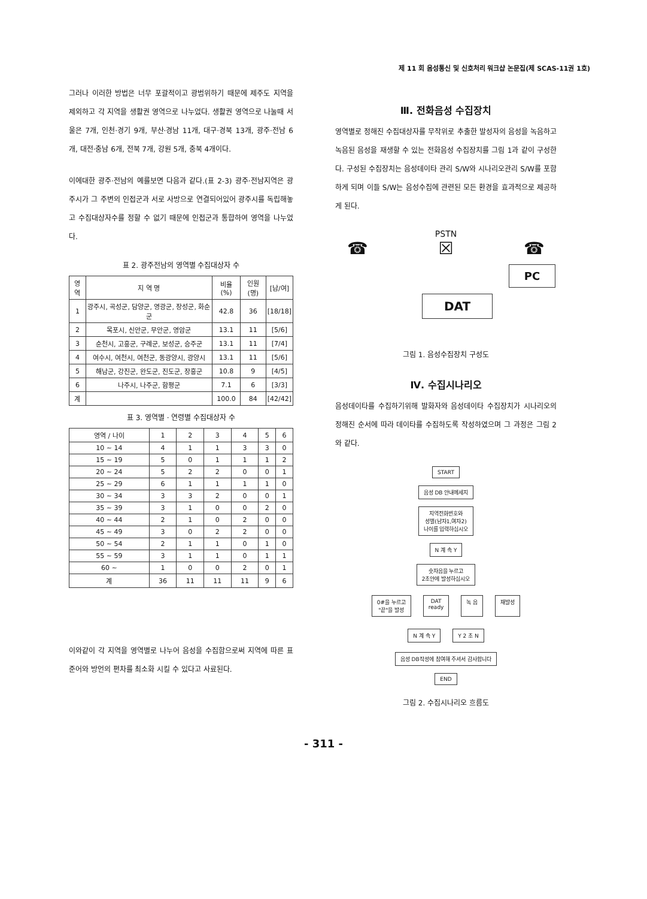제 11 회 음성통신 및 신호처리 워크샵 논문집(제 SCAS-11권 1호)
그러나 이러한 방법은 너무 포괄적이고 광범위하기 때문에 제주도 지역을 제외하고 각 지역을 생활권 영역으로 나누었다. 생활권 영역으로 나눌때 서울은 7개, 인천·경기 9개, 부산·경남 11개, 대구·경북 13개, 광주·전남 6개, 대전·충남 6개, 전북 7개, 강원 5개, 충북 4개이다.
이에대한 광주·전남의 예를보면 다음과 같다.(표 2-3) 광주·전남지역은 광주시가 그 주변의 인접군과 서로 사방으로 연결되어있어 광주시를 독립해놓고 수집대상자수를 정할 수 없기 때문에 인접군과 통합하여 영역을 나누었다.
표 2. 광주전남의 영역별 수집대상자 수
| 영 역 | 지 역 명 | 비율 (%) | 인원(명) | [남/여] |
| --- | --- | --- | --- | --- |
| 1 | 광주시, 곡성군, 담양군, 영광군, 장성군, 화순군 | 42.8 | 36 | [18/18] |
| 2 | 목포시, 신안군, 무안군, 영암군 | 13.1 | 11 | [5/6] |
| 3 | 순천시, 고흥군, 구례군, 보성군, 승주군 | 13.1 | 11 | [7/4] |
| 4 | 여수시, 여천시, 여천군, 동광양시, 광양시 | 13.1 | 11 | [5/6] |
| 5 | 해남군, 강진군, 완도군, 진도군, 장흥군 | 10.8 | 9 | [4/5] |
| 6 | 나주시, 나주군, 함평군 | 7.1 | 6 | [3/3] |
| 계 | | 100.0 | 84 | [42/42] |
표 3. 영역별 · 연령별 수집대상자 수
| 영역 / 나이 | 1 | 2 | 3 | 4 | 5 | 6 |
| --- | --- | --- | --- | --- | --- | --- |
| 10 ~ 14 | 4 | 1 | 1 | 3 | 3 | 0 |
| 15 ~ 19 | 5 | 0 | 1 | 1 | 1 | 2 |
| 20 ~ 24 | 5 | 2 | 2 | 0 | 0 | 1 |
| 25 ~ 29 | 6 | 1 | 1 | 1 | 1 | 0 |
| 30 ~ 34 | 3 | 3 | 2 | 0 | 0 | 1 |
| 35 ~ 39 | 3 | 1 | 0 | 0 | 2 | 0 |
| 40 ~ 44 | 2 | 1 | 0 | 2 | 0 | 0 |
| 45 ~ 49 | 3 | 0 | 2 | 2 | 0 | 0 |
| 50 ~ 54 | 2 | 1 | 1 | 0 | 1 | 0 |
| 55 ~ 59 | 3 | 1 | 1 | 0 | 1 | 1 |
| 60 ~ | 1 | 0 | 0 | 2 | 0 | 1 |
| 계 | 36 | 11 | 11 | 11 | 9 | 6 |
이와같이 각 지역을 영역별로 나누어 음성을 수집함으로써 지역에 따른 표준어와 방언의 편차를 최소화 시킬 수 있다고 사료된다.
Ⅲ. 전화음성 수집장치
영역별로 정해진 수집대상자를 무작위로 추출한 발성자의 음성을 녹음하고 녹음된 음성을 재생할 수 있는 전화음성 수집장치를 그림 1과 같이 구성한다. 구성된 수집장치는 음성데이타 관리 S/W와 시나리오관리 S/W를 포함하게 되며 이들 S/W는 음성수집에 관련된 모든 환경을 효과적으로 제공하게 된다.
PSTN
☎ ☒ ☎
PC
DAT
그림 1. 음성수집장치 구성도
Ⅳ. 수집시나리오
음성데이타를 수집하기위해 발화자와 음성데이타 수집장치가 시나리오의 정해진 순서에 따라 데이타를 수집하도록 작성하였으며 그 과정은 그림 2와 같다.
START
음성 DB 안내메세지
지역전화번호와
성별(남자1,여자2)
나이를 입력하십시오
N 계 속 Y
숫자음을 누르고
2초안에 발성하십시오
0#을 누르고
"끝"을 발성
DAT
ready
녹 음 재발성
N 계 속 Y Y 2 초 N
음성 DB작성에 참여해 주셔서 감사합니다
END
그림 2. 수집시나리오 흐름도
- 311 -